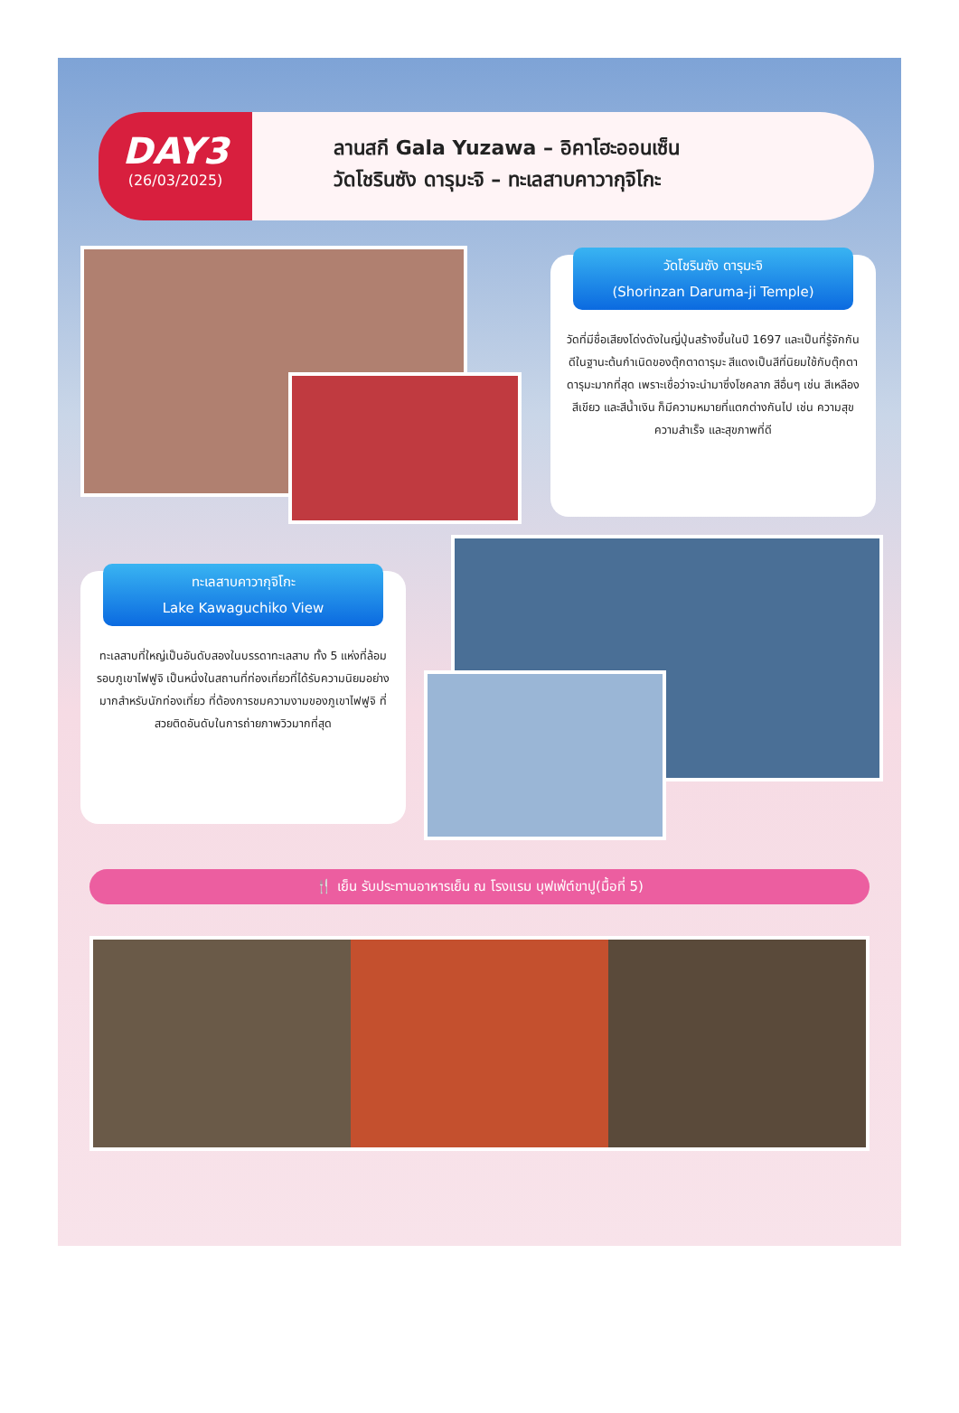DAY3
(26/03/2025)
ลานสกี Gala Yuzawa – อิคาโฮะออนเซ็น
วัดโชรินซัง ดารุมะจิ – ทะเลสาบคาวากุจิโกะ
วัดโชรินซัง ดารุมะจิ
(Shorinzan Daruma-ji Temple)
วัดที่มีชื่อเสียงโด่งดังในญี่ปุ่นสร้างขึ้นในปี 1697 และเป็นที่รู้จักกันดีในฐานะต้นกำเนิดของตุ๊กตาดารุมะ สีแดงเป็นสีที่นิยมใช้กับตุ๊กตาดารุมะมากที่สุด เพราะเชื่อว่าจะนำมาซึ่งโชคลาภ สีอื่นๆ เช่น สีเหลือง สีเขียว และสีน้ำเงิน ก็มีความหมายที่แตกต่างกันไป เช่น ความสุข ความสำเร็จ และสุขภาพที่ดี
ทะเลสาบคาวากุจิโกะ
Lake Kawaguchiko View
ทะเลสาบที่ใหญ่เป็นอันดับสองในบรรดาทะเลสาบ ทั้ง 5 แห่งที่ล้อมรอบภูเขาไฟฟูจิ เป็นหนึ่งในสถานที่ท่องเที่ยวที่ได้รับความนิยมอย่างมากสำหรับนักท่องเที่ยว ที่ต้องการชมความงามของภูเขาไฟฟูจิ ที่สวยติดอันดับในการถ่ายภาพวิวมากที่สุด
🍴 เย็น รับประทานอาหารเย็น ณ โรงแรม บุฟเฟ่ต์ขาปู(มื้อที่ 5)